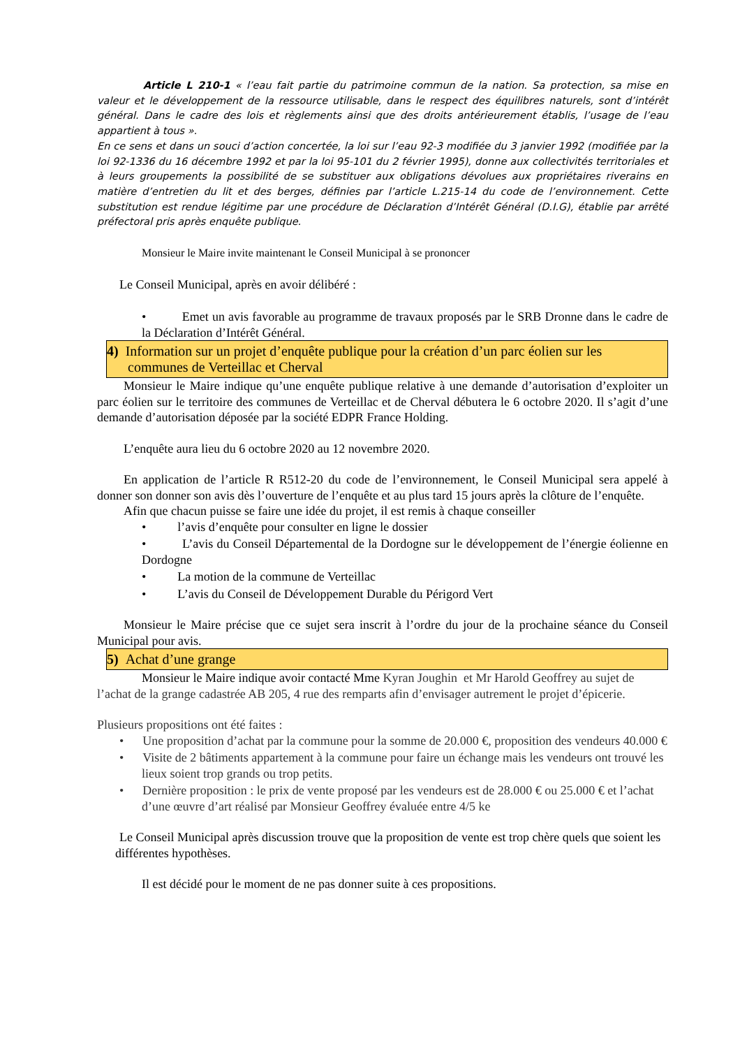Article L 210-1 « l’eau fait partie du patrimoine commun de la nation. Sa protection, sa mise en valeur et le développement de la ressource utilisable, dans le respect des équilibres naturels, sont d’intérêt général. Dans le cadre des lois et règlements ainsi que des droits antérieurement établis, l’usage de l’eau appartient à tous ».
En ce sens et dans un souci d’action concertée, la loi sur l’eau 92-3 modifiée du 3 janvier 1992 (modifiée par la loi 92-1336 du 16 décembre 1992 et par la loi 95-101 du 2 février 1995), donne aux collectivités territoriales et à leurs groupements la possibilité de se substituer aux obligations dévolues aux propriétaires riverains en matière d’entretien du lit et des berges, définies par l’article L.215-14 du code de l’environnement. Cette substitution est rendue légitime par une procédure de Déclaration d’Intérêt Général (D.I.G), établie par arrêté préfectoral pris après enquête publique.
Monsieur le Maire invite maintenant le Conseil Municipal à se prononcer
Le Conseil Municipal, après en avoir délibéré :
• Emet un avis favorable au programme de travaux proposés par le SRB Dronne dans le cadre de la Déclaration d’Intérêt Général.
4) Information sur un projet d’enquête publique pour la création d’un parc éolien sur les
communes de Verteillac et Cherval
Monsieur le Maire indique qu’une enquête publique relative à une demande d’autorisation d’exploiter un parc éolien sur le territoire des communes de Verteillac et de Cherval débutera le 6 octobre 2020. Il s’agit d’une demande d’autorisation déposée par la société EDPR France Holding.
L’enquête aura lieu du 6 octobre 2020 au 12 novembre 2020.
En application de l’article R R512-20 du code de l’environnement, le Conseil Municipal sera appelé à donner son donner son avis dès l’ouverture de l’enquête et au plus tard 15 jours après la clôture de l’enquête.
Afin que chacun puisse se faire une idée du projet, il est remis à chaque conseiller
• l’avis d’enquête pour consulter en ligne le dossier
• L’avis du Conseil Départemental de la Dordogne sur le développement de l’énergie éolienne en Dordogne
• La motion de la commune de Verteillac
• L’avis du Conseil de Développement Durable du Périgord Vert
Monsieur le Maire précise que ce sujet sera inscrit à l’ordre du jour de la prochaine séance du Conseil Municipal pour avis.
5) Achat d’une grange
Monsieur le Maire indique avoir contacté Mme Kyran Joughin et Mr Harold Geoffrey au sujet de l’achat de la grange cadastrée AB 205, 4 rue des remparts afin d’envisager autrement le projet d’épicerie.
Plusieurs propositions ont été faites :
• Une proposition d’achat par la commune pour la somme de 20.000 €, proposition des vendeurs 40.000 €
• Visite de 2 bâtiments appartement à la commune pour faire un échange mais les vendeurs ont trouvé les lieux soient trop grands ou trop petits.
• Dernière proposition : le prix de vente proposé par les vendeurs est de 28.000 € ou 25.000 € et l’achat d’une œuvre d’art réalisé par Monsieur Geoffrey évaluée entre 4/5 ke
Le Conseil Municipal après discussion trouve que la proposition de vente est trop chère quels que soient les différentes hypothèses.
Il est décidé pour le moment de ne pas donner suite à ces propositions.